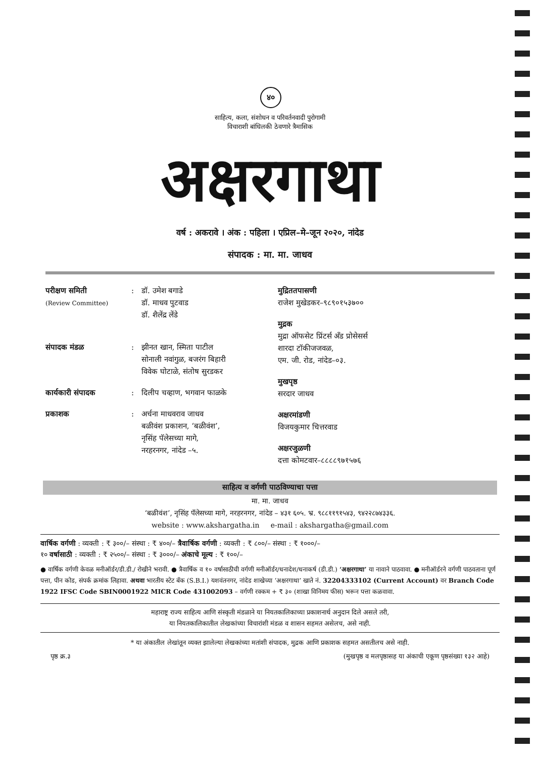४०
साहित्य, कला, संशोधन व परिवर्तनवादी पुरोगामी
विचाराशी बांधिलकी ठेवणारे त्रैमासिक
अक्षरगाथा
वर्ष : अकरावे । अंक : पहिला । एप्रिल–मे–जून २०२०, नांदेड
संपादक : मा. मा. जाधव
परीक्षण समिती
(Review Committee)
: डॉ. उमेश बगाडे
डॉ. माधव पुटवाड
डॉ. शैलेंद्र लेंडे
संपादक मंडळ : झीनत खान, स्मिता पाटील
सोनाली नवांगुळ, बजरंग बिहारी
विवेक घोटाळे, संतोष सुरडकर
कार्यकारी संपादक : दिलीप चव्हाण, भगवान फाळके
प्रकाशक : अर्चना माधवराव जाधव
बळीवंश प्रकाशन, ‘बळीवंश’,
नृसिंह पॅलेसच्या मागे,
नरहरनगर, नांदेड –५.
मुद्रिततपासणी
राजेश मुखेडकर–९८९०१५३७००
मुद्रक
मुद्रा ऑफसेट प्रिंटर्स अँड प्रोसेसर्स
शारदा टॉकीजजवळ,
एम. जी. रोड, नांदेड–०३.
मुखपृष्ठ
सरदार जाधव
अक्षरमांडणी
विजयकुमार चित्तरवाड
अक्षरजुळणी
दत्ता कोमटवार–८८८८९७१५७६
साहित्य व वर्गणी पाठविण्याचा पत्ता
मा. मा. जाधव
‘बळीवंश’, नृसिंह पॅलेसच्या मागे, नरहरनगर, नांदेड – ४३१ ६०५. भ्र. ९८८११९१५४३, ९४२२८७४३३६.
website : www.akshargatha.in e-mail : akshargatha@gmail.com
वार्षिक वर्गणी : व्यक्ती : ₹ ३००/– संस्था : ₹ ४००/– त्रैवार्षिक वर्गणी : व्यक्ती : ₹ ८००/– संस्था : ₹ १०००/–
१० वर्षासाठी : व्यक्ती : ₹ २५००/– संस्था : ₹ ३०००/– अंकाचे मूल्य : ₹ १००/–
● वार्षिक वर्गणी केवळ मनीऑर्डर/डी.डी./ रोखीने भरावी. ● त्रैवार्षिक व १० वर्षासाठीची वर्गणी मनीऑर्डर/धनादेश/धनाकर्ष (डी.डी.) ‘अक्षरगाथा’ या नावाने पाठवावा. ● मनीऑर्डरने वर्गणी पाठवताना पूर्ण पत्ता, पीन कोड, संपर्क क्रमांक लिहावा. अथवा भारतीय स्टेट बँक (S.B.I.) यशवंतनगर, नांदेड शाखेच्या ‘अक्षरगाथा’ खाते नं. 32204333102 (Current Account) वर Branch Code 1922 IFSC Code SBIN0001922 MICR Code 431002093 – वर्गणी रक्कम + ₹ ३० (शाखा विनिमय फीस) भरून पत्ता कळवावा.
महाराष्ट्र राज्य साहित्य आणि संस्कृती मंडळाने या नियतकालिकाच्या प्रकाशनार्थ अनुदान दिले असले तरी,
या नियतकालिकातील लेखकांच्या विचारांशी मंडळ व शासन सहमत असेलच, असे नाही.
* या अंकातील लेखांतून व्यक्त झालेल्या लेखकांच्या मतांशी संपादक, मुद्रक आणि प्रकाशक सहमत असतीलच असे नाही.
पृष्ठ क्र.३ (मुखपृष्ठ व मलपृष्ठासह या अंकाची एकूण पृष्ठसंख्या १३२ आहे)